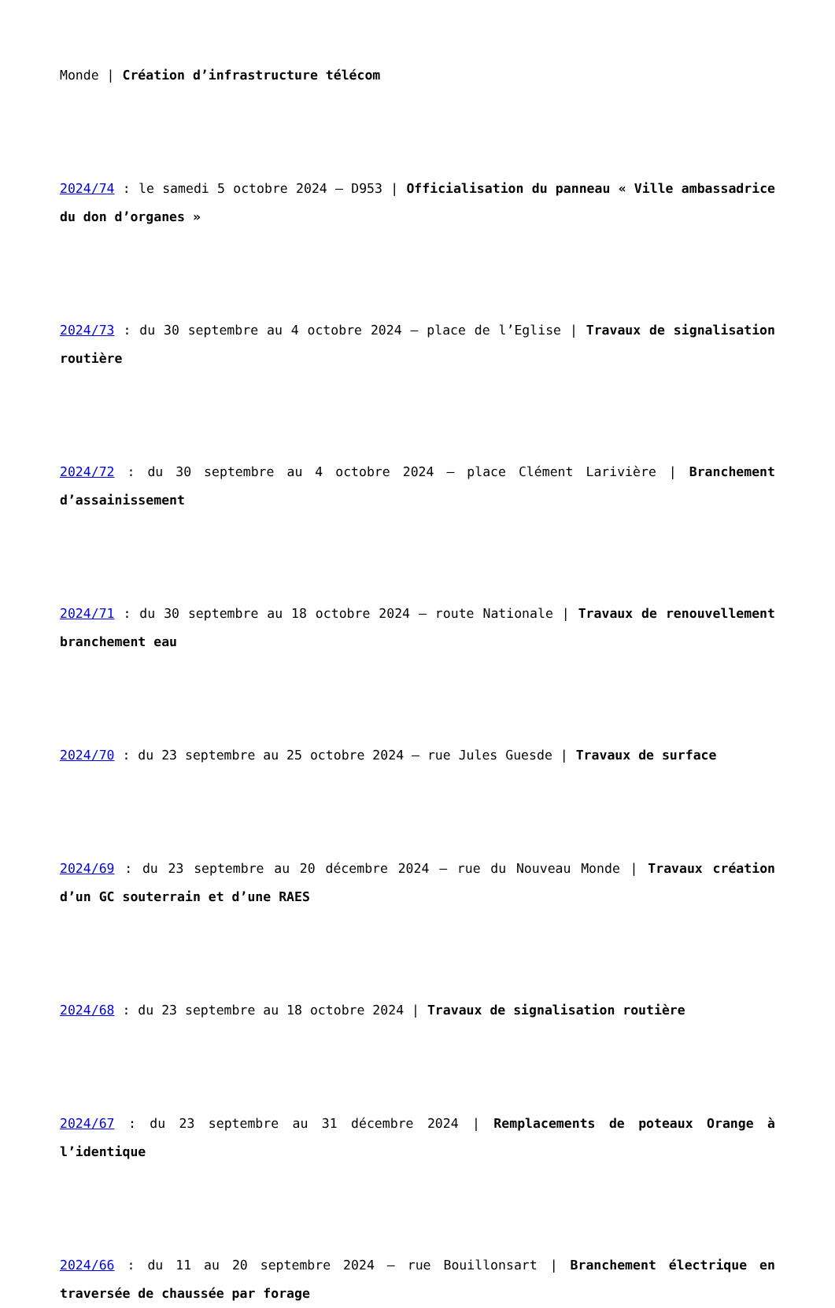Monde | Création d’infrastructure télécom
2024/74 : le samedi 5 octobre 2024 – D953 | Officialisation du panneau « Ville ambassadrice du don d’organes »
2024/73 : du 30 septembre au 4 octobre 2024 – place de l’Eglise | Travaux de signalisation routière
2024/72 : du 30 septembre au 4 octobre 2024 – place Clément Larivière | Branchement d’assainissement
2024/71 : du 30 septembre au 18 octobre 2024 – route Nationale | Travaux de renouvellement branchement eau
2024/70 : du 23 septembre au 25 octobre 2024 – rue Jules Guesde | Travaux de surface
2024/69 : du 23 septembre au 20 décembre 2024 – rue du Nouveau Monde | Travaux création d’un GC souterrain et d’une RAES
2024/68 : du 23 septembre au 18 octobre 2024 | Travaux de signalisation routière
2024/67 : du 23 septembre au 31 décembre 2024 | Remplacements de poteaux Orange à l’identique
2024/66 : du 11 au 20 septembre 2024 – rue Bouillonsart | Branchement électrique en traversée de chaussée par forage